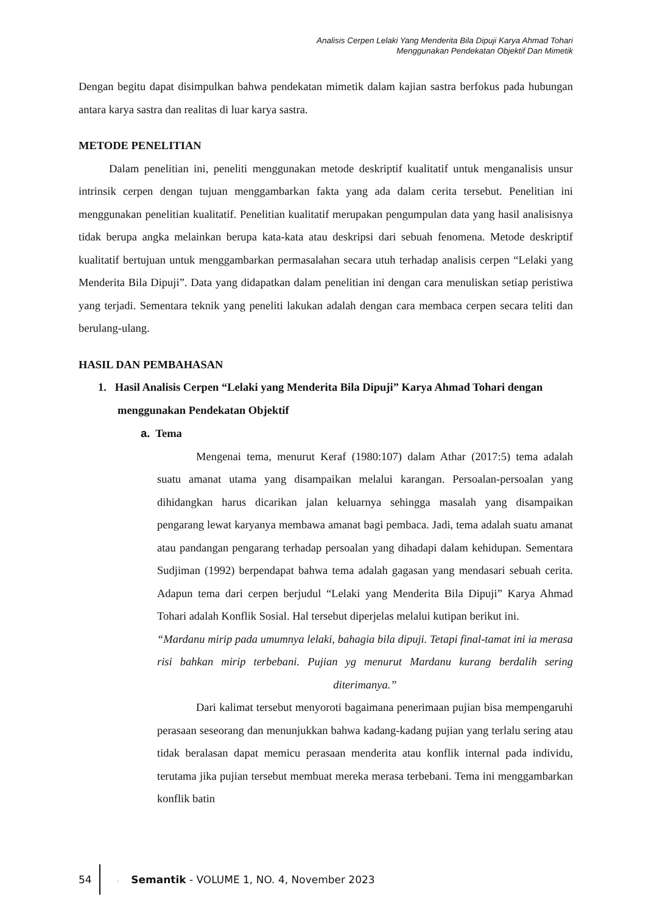Analisis Cerpen Lelaki Yang Menderita Bila Dipuji Karya Ahmad Tohari
Menggunakan Pendekatan Objektif Dan Mimetik
Dengan begitu dapat disimpulkan bahwa pendekatan mimetik dalam kajian sastra berfokus pada hubungan antara karya sastra dan realitas di luar karya sastra.
METODE PENELITIAN
Dalam penelitian ini, peneliti menggunakan metode deskriptif kualitatif untuk menganalisis unsur intrinsik cerpen dengan tujuan menggambarkan fakta yang ada dalam cerita tersebut. Penelitian ini menggunakan penelitian kualitatif. Penelitian kualitatif merupakan pengumpulan data yang hasil analisisnya tidak berupa angka melainkan berupa kata-kata atau deskripsi dari sebuah fenomena. Metode deskriptif kualitatif bertujuan untuk menggambarkan permasalahan secara utuh terhadap analisis cerpen “Lelaki yang Menderita Bila Dipuji”. Data yang didapatkan dalam penelitian ini dengan cara menuliskan setiap peristiwa yang terjadi. Sementara teknik yang peneliti lakukan adalah dengan cara membaca cerpen secara teliti dan berulang-ulang.
HASIL DAN PEMBAHASAN
1. Hasil Analisis Cerpen “Lelaki yang Menderita Bila Dipuji” Karya Ahmad Tohari dengan menggunakan Pendekatan Objektif
a. Tema
Mengenai tema, menurut Keraf (1980:107) dalam Athar (2017:5) tema adalah suatu amanat utama yang disampaikan melalui karangan. Persoalan-persoalan yang dihidangkan harus dicarikan jalan keluarnya sehingga masalah yang disampaikan pengarang lewat karyanya membawa amanat bagi pembaca. Jadi, tema adalah suatu amanat atau pandangan pengarang terhadap persoalan yang dihadapi dalam kehidupan. Sementara Sudjiman (1992) berpendapat bahwa tema adalah gagasan yang mendasari sebuah cerita. Adapun tema dari cerpen berjudul “Lelaki yang Menderita Bila Dipuji” Karya Ahmad Tohari adalah Konflik Sosial. Hal tersebut diperjelas melalui kutipan berikut ini.
“Mardanu mirip pada umumnya lelaki, bahagia bila dipuji. Tetapi final-tamat ini ia merasa risi bahkan mirip terbebani. Pujian yg menurut Mardanu kurang berdalih sering diterimanya.”
Dari kalimat tersebut menyoroti bagaimana penerimaan pujian bisa mempengaruhi perasaan seseorang dan menunjukkan bahwa kadang-kadang pujian yang terlalu sering atau tidak beralasan dapat memicu perasaan menderita atau konflik internal pada individu, terutama jika pujian tersebut membuat mereka merasa terbebani. Tema ini menggambarkan konflik batin
54
. Semantik - VOLUME 1, NO. 4, November 2023